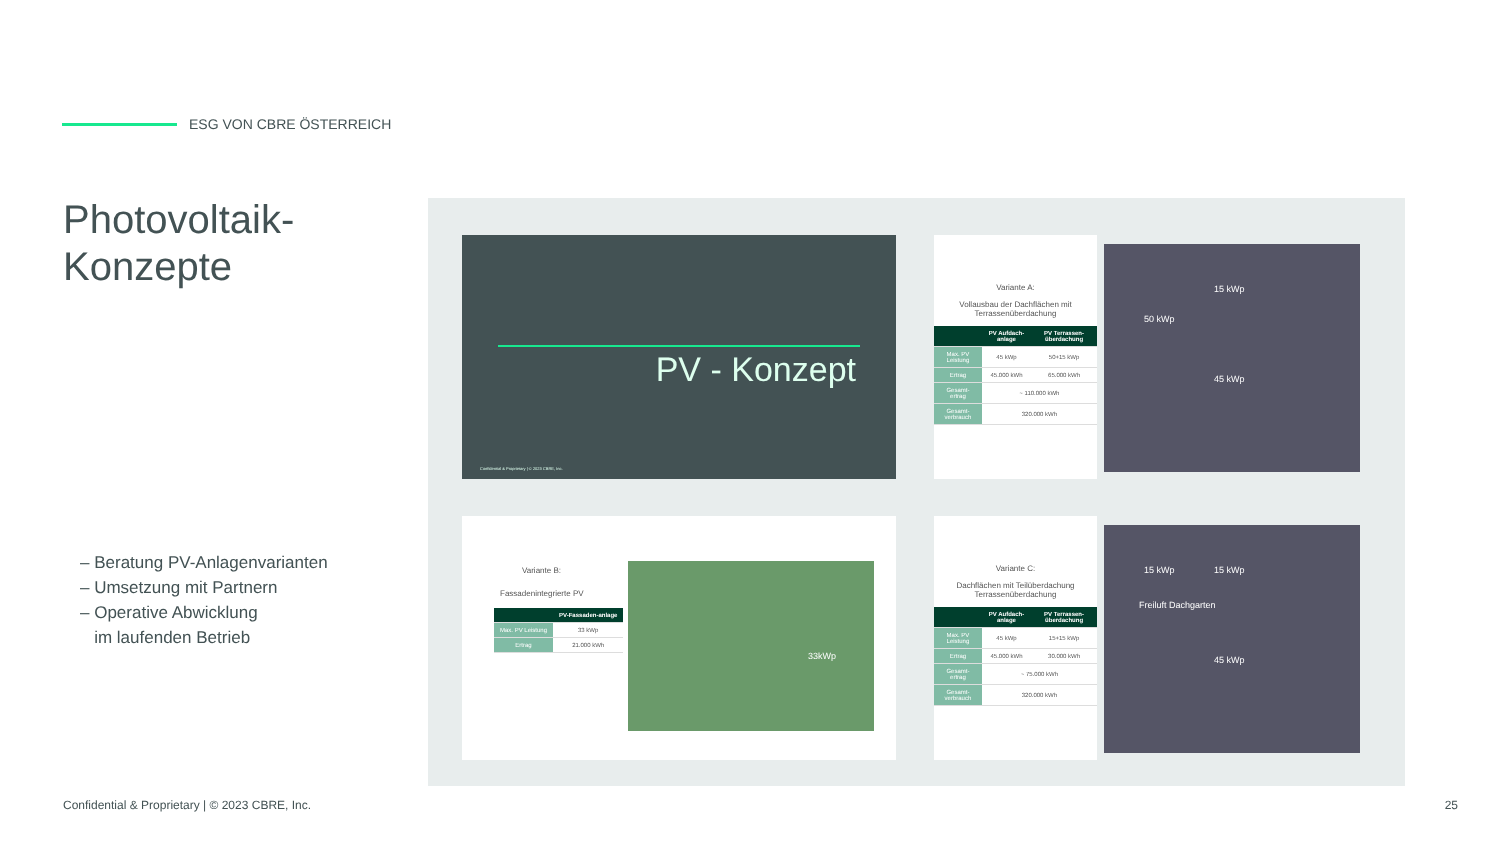ESG VON CBRE ÖSTERREICH
Photovoltaik-
Konzepte
– Beratung PV-Anlagenvarianten
– Umsetzung mit Partnern
– Operative Abwicklung
im laufenden Betrieb
PV - Konzept
Confidential & Proprietary | © 2023 CBRE, Inc.
Variante A:
Vollausbau der Dachflächen mit Terrassenüberdachung
| | PV Aufdach-anlage | PV Terrassen-überdachung |
| --- | --- | --- |
| Max. PV Leistung | 45 kWp | 50+15 kWp |
| Ertrag | 45.000 kWh | 65.000 kWh |
| Gesamt-ertrag | ~ 110.000 kWh | |
| Gesamt-verbrauch | 320.000 kWh | |
50 kWp
15 kWp
45 kWp
Variante B:
Fassadenintegrierte PV
| | PV-Fassaden-anlage |
| --- | --- |
| Max. PV Leistung | 33 kWp |
| Ertrag | 21.000 kWh |
33kWp
Variante C:
Dachflächen mit Teilüberdachung Terrassenüberdachung
| | PV Aufdach-anlage | PV Terrassen-überdachung |
| --- | --- | --- |
| Max. PV Leistung | 45 kWp | 15+15 kWp |
| Ertrag | 45.000 kWh | 30.000 kWh |
| Gesamt-ertrag | ~ 75.000 kWh | |
| Gesamt-verbrauch | 320.000 kWh | |
15 kWp 15 kWp
Freiluft Dachgarten
45 kWp
Confidential & Proprietary | © 2023 CBRE, Inc.
25